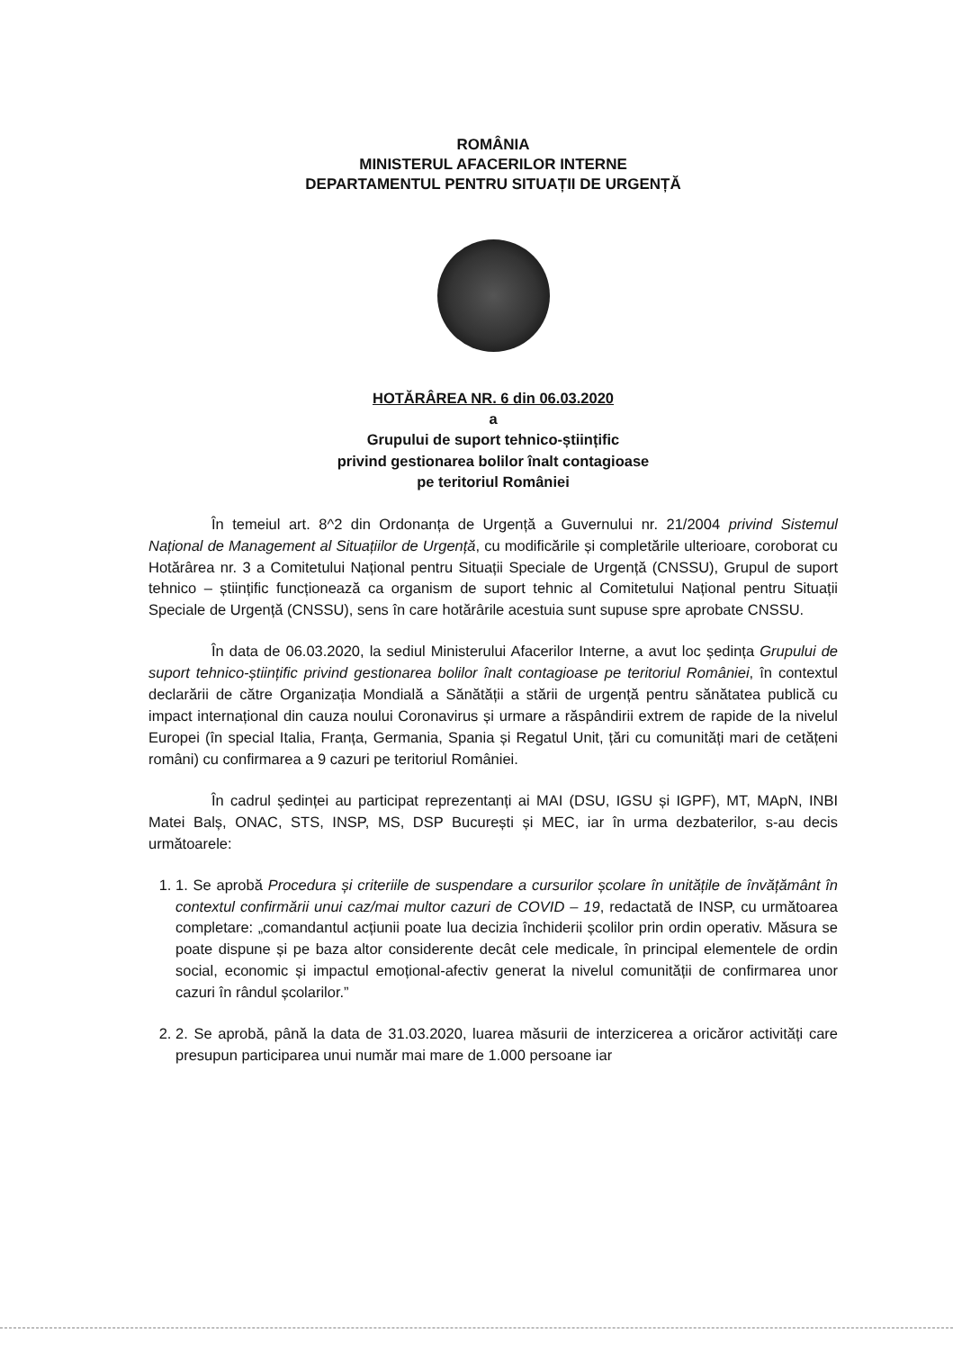ROMÂNIA
MINISTERUL AFACERILOR INTERNE
DEPARTAMENTUL PENTRU SITUAȚII DE URGENȚĂ
HOTĂRÂREA NR. 6 din 06.03.2020
a
Grupului de suport tehnico-științific
privind gestionarea bolilor înalt contagioase
pe teritoriul României
În temeiul art. 8^2 din Ordonanța de Urgență a Guvernului nr. 21/2004 privind Sistemul Național de Management al Situațiilor de Urgență, cu modificările și completările ulterioare, coroborat cu Hotărârea nr. 3 a Comitetului Național pentru Situații Speciale de Urgență (CNSSU), Grupul de suport tehnico – științific funcționează ca organism de suport tehnic al Comitetului Național pentru Situații Speciale de Urgență (CNSSU), sens în care hotărârile acestuia sunt supuse spre aprobate CNSSU.
În data de 06.03.2020, la sediul Ministerului Afacerilor Interne, a avut loc ședința Grupului de suport tehnico-științific privind gestionarea bolilor înalt contagioase pe teritoriul României, în contextul declarării de către Organizația Mondială a Sănătății a stării de urgență pentru sănătatea publică cu impact internațional din cauza noului Coronavirus și urmare a răspândirii extrem de rapide de la nivelul Europei (în special Italia, Franța, Germania, Spania și Regatul Unit, țări cu comunități mari de cetățeni români) cu confirmarea a 9 cazuri pe teritoriul României.
În cadrul ședinței au participat reprezentanți ai MAI (DSU, IGSU și IGPF), MT, MApN, INBI Matei Balș, ONAC, STS, INSP, MS, DSP București și MEC, iar în urma dezbaterilor, s-au decis următoarele:
1. 1. Se aprobă Procedura și criteriile de suspendare a cursurilor școlare în unitățile de învățământ în contextul confirmării unui caz/mai multor cazuri de COVID – 19, redactată de INSP, cu următoarea completare: „comandantul acțiunii poate lua decizia închiderii școlilor prin ordin operativ. Măsura se poate dispune și pe baza altor considerente decât cele medicale, în principal elementele de ordin social, economic și impactul emoțional-afectiv generat la nivelul comunității de confirmarea unor cazuri în rândul școlarilor.”
2. 2. Se aprobă, până la data de 31.03.2020, luarea măsurii de interzicerea a oricăror activități care presupun participarea unui număr mai mare de 1.000 persoane iar